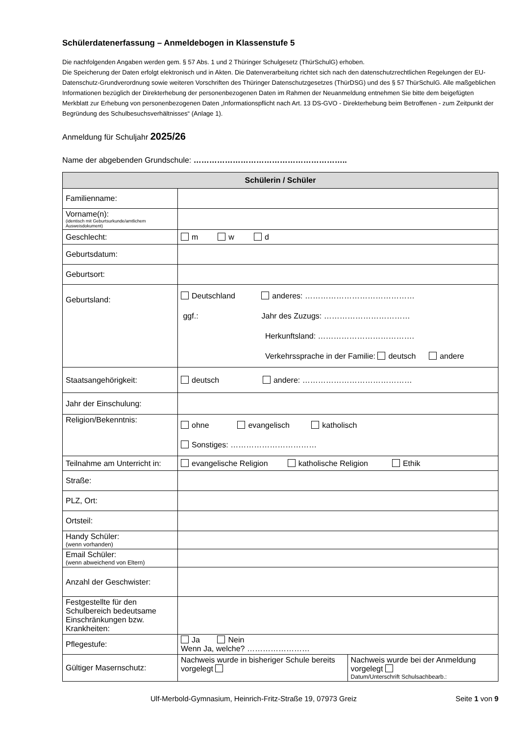Schülerdatenerfassung – Anmeldebogen in Klassenstufe 5
Die nachfolgenden Angaben werden gem. § 57 Abs. 1 und 2 Thüringer Schulgesetz (ThürSchulG) erhoben.
Die Speicherung der Daten erfolgt elektronisch und in Akten. Die Datenverarbeitung richtet sich nach den datenschutzrechtlichen Regelungen der EU-Datenschutz-Grundverordnung sowie weiteren Vorschriften des Thüringer Datenschutzgesetzes (ThürDSG) und des § 57 ThürSchulG. Alle maßgeblichen Informationen bezüglich der Direkterhebung der personenbezogenen Daten im Rahmen der Neuanmeldung entnehmen Sie bitte dem beigefügten Merkblatt zur Erhebung von personenbezogenen Daten „Informationspflicht nach Art. 13 DS-GVO - Direkterhebung beim Betroffenen - zum Zeitpunkt der Begründung des Schulbesuchsverhältnisses“ (Anlage 1).
Anmeldung für Schuljahr 2025/26
Name der abgebenden Grundschule: …………………………………………………..
| Schülerin / Schüler | | |
| --- | --- | --- |
| Familienname: | | |
| Vorname(n): (identisch mit Geburtsurkunde/amtlichem Ausweisdokument) | | |
| Geschlecht: | m w d | |
| Geburtsdatum: | | |
| Geburtsort: | | |
| Geburtsland: | Deutschland anderes: …………………………………… ggf.: Jahr des Zuzugs: …………………………… Herkunftsland: ………………………………. Verkehrssprache in der Familie: deutsch andere | |
| Staatsangehörigkeit: | deutsch andere: …………………………………… | |
| Jahr der Einschulung: | | |
| Religion/Bekenntnis: | ohne evangelisch katholisch Sonstiges: …………………………… | |
| Teilnahme am Unterricht in: | evangelische Religion katholische Religion Ethik | |
| Straße: | | |
| PLZ, Ort: | | |
| Ortsteil: | | |
| Handy Schüler: (wenn vorhanden) | | |
| Email Schüler: (wenn abweichend von Eltern) | | |
| Anzahl der Geschwister: | | |
| Festgestellte für den Schulbereich bedeutsame Einschränkungen bzw. Krankheiten: | | |
| Pflegestufe: | Ja Nein Wenn Ja, welche? …………………… | |
| Gültiger Masernschutz: | Nachweis wurde in bisheriger Schule bereits vorgelegt | Nachweis wurde bei der Anmeldung vorgelegt Datum/Unterschrift Schulsachbearb.: |
Ulf-Merbold-Gymnasium, Heinrich-Fritz-Straße 19, 07973 Greiz Seite 1 von 9